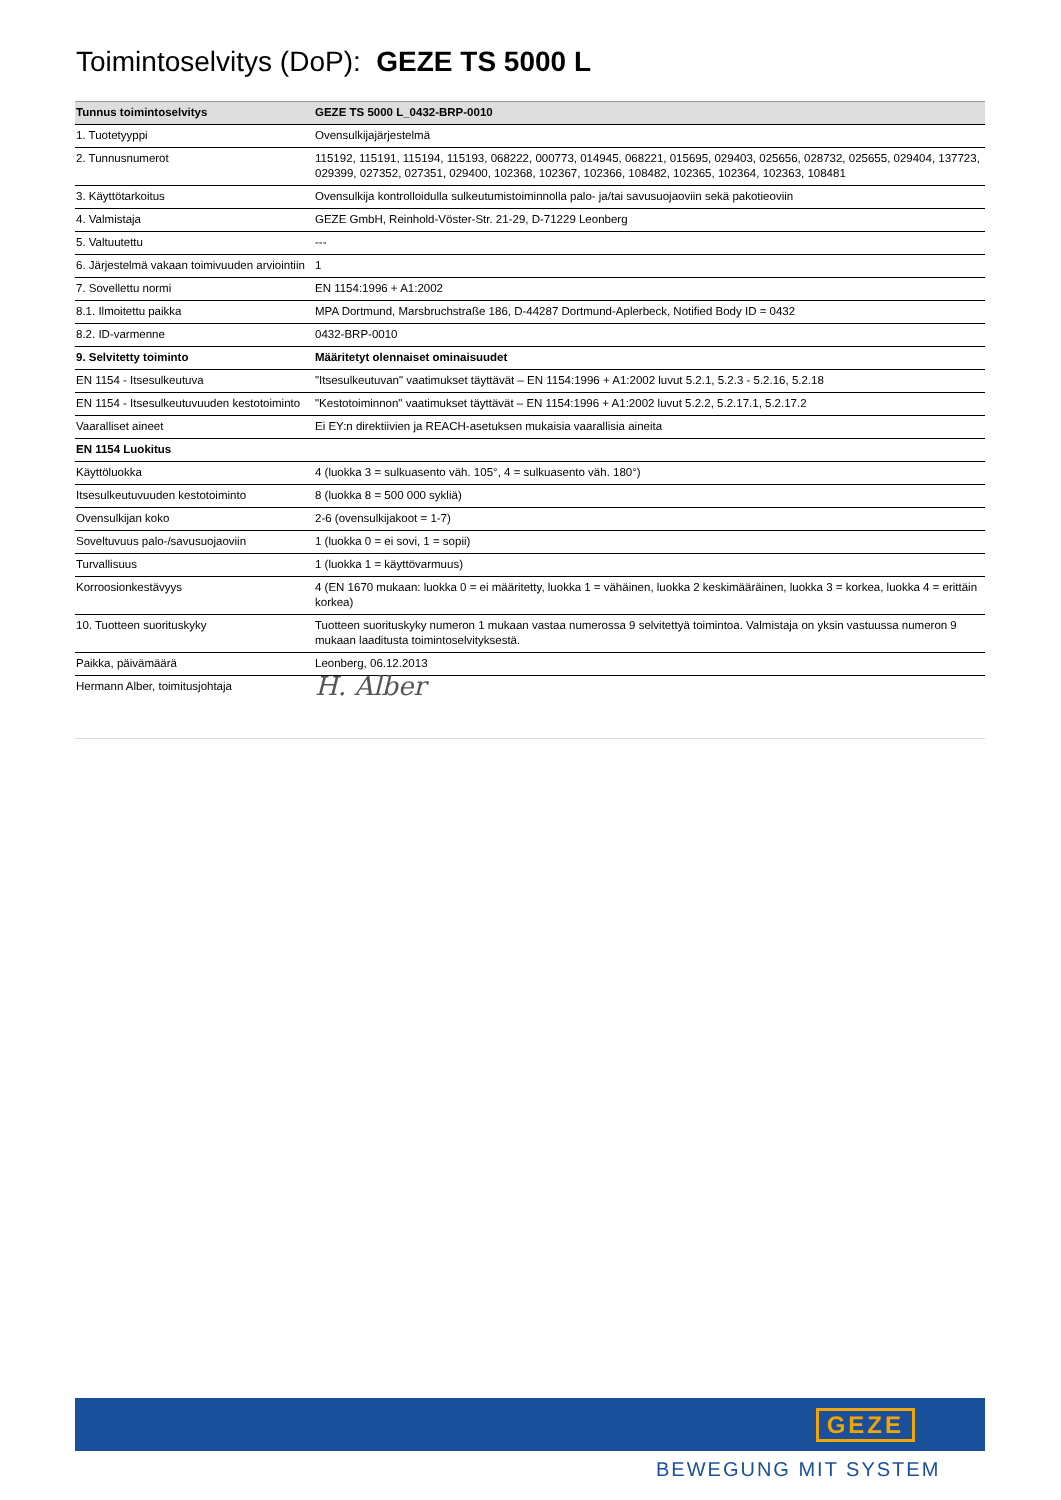Toimintoselvitys (DoP): GEZE TS 5000 L
| Tunnus toimintoselvitys | GEZE TS 5000 L_0432-BRP-0010 |
| --- | --- |
| 1. Tuotetyyppi | Ovensulkijajärjestelmä |
| 2. Tunnusnumerot | 115192, 115191, 115194, 115193, 068222, 000773, 014945, 068221, 015695, 029403, 025656, 028732, 025655, 029404, 137723, 029399, 027352, 027351, 029400, 102368, 102367, 102366, 108482, 102365, 102364, 102363, 108481 |
| 3. Käyttötarkoitus | Ovensulkija kontrolloidulla sulkeutumistoiminnolla palo- ja/tai savusuojaoviin sekä pakotieoviin |
| 4. Valmistaja | GEZE GmbH, Reinhold-Vöster-Str. 21-29, D-71229 Leonberg |
| 5. Valtuutettu | --- |
| 6. Järjestelmä vakaan toimivuuden arviointiin | 1 |
| 7. Sovellettu normi | EN 1154:1996 + A1:2002 |
| 8.1. Ilmoitettu paikka | MPA Dortmund, Marsbruchstraße 186, D-44287 Dortmund-Aplerbeck, Notified Body ID = 0432 |
| 8.2. ID-varmenne | 0432-BRP-0010 |
| 9. Selvitetty toiminto | Määritetyt olennaiset ominaisuudet |
| EN 1154 - Itsesulkeutuva | "Itsesulkeutuvan" vaatimukset täyttävät – EN 1154:1996 + A1:2002 luvut 5.2.1, 5.2.3 - 5.2.16, 5.2.18 |
| EN 1154 - Itsesulkeutuvuuden kestotoiminto | "Kestotoiminnon" vaatimukset täyttävät – EN 1154:1996 + A1:2002 luvut 5.2.2, 5.2.17.1, 5.2.17.2 |
| Vaaralliset aineet | Ei EY:n direktiivien ja REACH-asetuksen mukaisia vaarallisia aineita |
| EN 1154 Luokitus | |
| Käyttöluokka | 4 (luokka 3 = sulkuasento väh. 105°, 4 = sulkuasento väh. 180°) |
| Itsesulkeutuvuuden kestotoiminto | 8 (luokka 8 = 500 000 sykliä) |
| Ovensulkijan koko | 2-6 (ovensulkijakoot = 1-7) |
| Soveltuvuus palo-/savusuojaoviin | 1 (luokka 0 = ei sovi, 1 = sopii) |
| Turvallisuus | 1 (luokka 1 = käyttövarmuus) |
| Korroosionkestävyys | 4 (EN 1670 mukaan: luokka 0 = ei määritetty, luokka 1 = vähäinen, luokka 2 keskimääräinen, luokka 3 = korkea, luokka 4 = erittäin korkea) |
| 10. Tuotteen suorituskyky | Tuotteen suorituskyky numeron 1 mukaan vastaa numerossa 9 selvitettyä toimintoa. Valmistaja on yksin vastuussa numeron 9 mukaan laaditusta toimintoselvityksestä. |
| Paikka, päivämäärä | Leonberg, 06.12.2013 |
| Hermann Alber, toimitusjohtaja | H. Alber |
GEZE
BEWEGUNG MIT SYSTEM